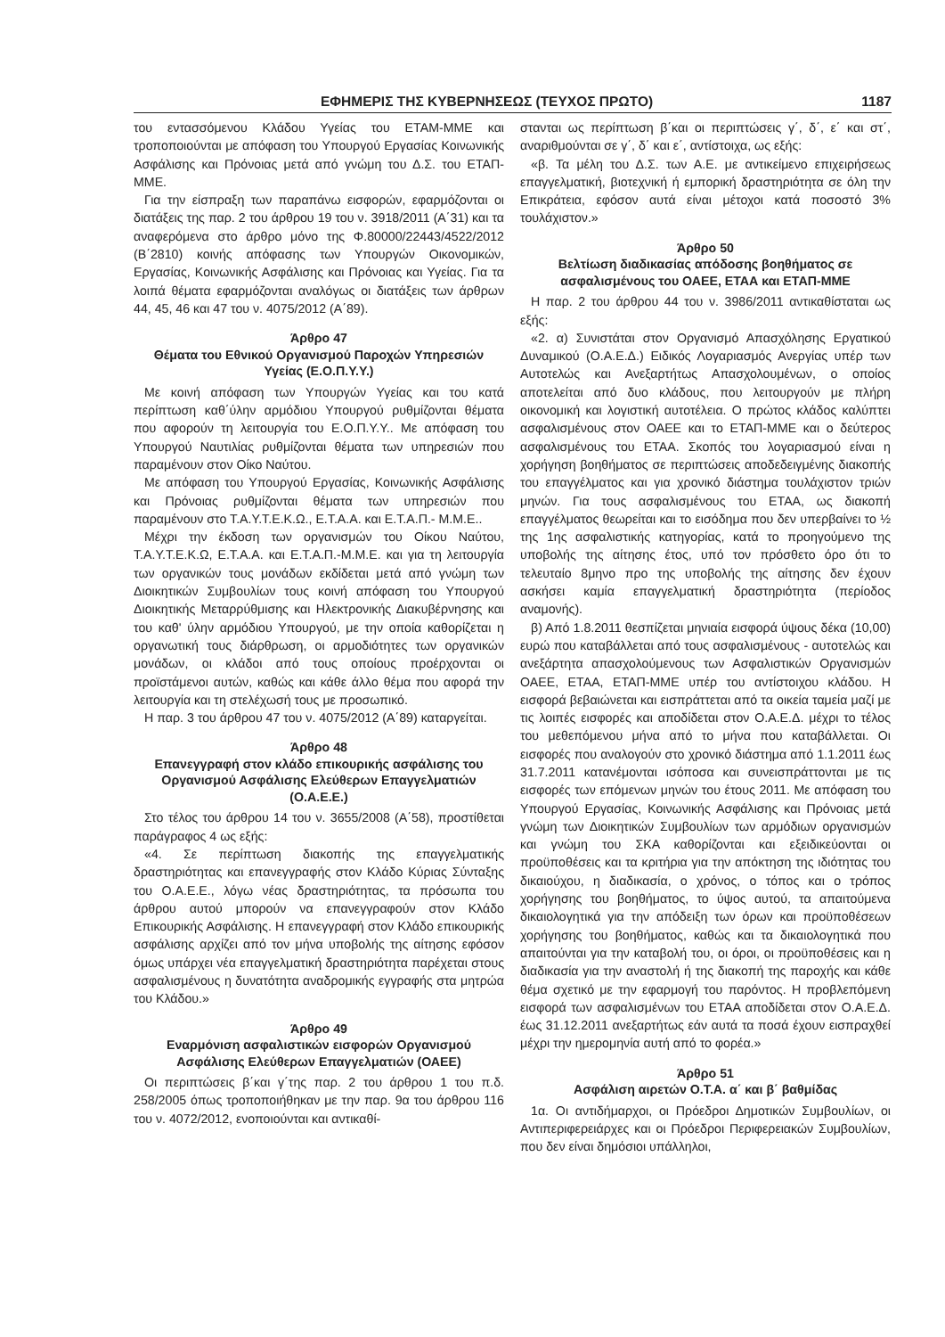ΕΦΗΜΕΡΙΣ ΤΗΣ ΚΥΒΕΡΝΗΣΕΩΣ (ΤΕΥΧΟΣ ΠΡΩΤΟ) 1187
του εντασσόμενου Κλάδου Υγείας του ΕΤΑΜ-ΜΜΕ και τροποποιούνται με απόφαση του Υπουργού Εργασίας Κοινωνικής Ασφάλισης και Πρόνοιας μετά από γνώμη του Δ.Σ. του ΕΤΑΠ-ΜΜΕ.
Για την είσπραξη των παραπάνω εισφορών, εφαρμόζονται οι διατάξεις της παρ. 2 του άρθρου 19 του ν. 3918/2011 (Α΄31) και τα αναφερόμενα στο άρθρο μόνο της Φ.80000/22443/4522/2012 (Β΄2810) κοινής απόφασης των Υπουργών Οικονομικών, Εργασίας, Κοινωνικής Ασφάλισης και Πρόνοιας και Υγείας. Για τα λοιπά θέματα εφαρμόζονται αναλόγως οι διατάξεις των άρθρων 44, 45, 46 και 47 του ν. 4075/2012 (Α΄89).
Άρθρο 47
Θέματα του Εθνικού Οργανισμού Παροχών Υπηρεσιών Υγείας (Ε.Ο.Π.Υ.Υ.)
Με κοινή απόφαση των Υπουργών Υγείας και του κατά περίπτωση καθ΄ύλην αρμόδιου Υπουργού ρυθμίζονται θέματα που αφορούν τη λειτουργία του Ε.Ο.Π.Υ.Υ.. Με απόφαση του Υπουργού Ναυτιλίας ρυθμίζονται θέματα των υπηρεσιών που παραμένουν στον Οίκο Ναύτου.
Με απόφαση του Υπουργού Εργασίας, Κοινωνικής Ασφάλισης και Πρόνοιας ρυθμίζονται θέματα των υπηρεσιών που παραμένουν στο Τ.Α.Υ.Τ.Ε.Κ.Ω., Ε.Τ.Α.Α. και Ε.Τ.Α.Π.- Μ.Μ.Ε..
Μέχρι την έκδοση των οργανισμών του Οίκου Ναύτου, Τ.Α.Υ.Τ.Ε.Κ.Ω, Ε.Τ.Α.Α. και Ε.Τ.Α.Π.-Μ.Μ.Ε. και για τη λειτουργία των οργανικών τους μονάδων εκδίδεται μετά από γνώμη των Διοικητικών Συμβουλίων τους κοινή απόφαση του Υπουργού Διοικητικής Μεταρρύθμισης και Ηλεκτρονικής Διακυβέρνησης και του καθ' ύλην αρμόδιου Υπουργού, με την οποία καθορίζεται η οργανωτική τους διάρθρωση, οι αρμοδιότητες των οργανικών μονάδων, οι κλάδοι από τους οποίους προέρχονται οι προϊστάμενοι αυτών, καθώς και κάθε άλλο θέμα που αφορά την λειτουργία και τη στελέχωσή τους με προσωπικό.
Η παρ. 3 του άρθρου 47 του ν. 4075/2012 (Α΄89) καταργείται.
Άρθρο 48
Επανεγγραφή στον κλάδο επικουρικής ασφάλισης του Οργανισμού Ασφάλισης Ελεύθερων Επαγγελματιών (Ο.Α.Ε.Ε.)
Στο τέλος του άρθρου 14 του ν. 3655/2008 (Α΄58), προστίθεται παράγραφος 4 ως εξής:
«4. Σε περίπτωση διακοπής της επαγγελματικής δραστηριότητας και επανεγγραφής στον Κλάδο Κύριας Σύνταξης του Ο.Α.Ε.Ε., λόγω νέας δραστηριότητας, τα πρόσωπα του άρθρου αυτού μπορούν να επανεγγραφούν στον Κλάδο Επικουρικής Ασφάλισης. Η επανεγγραφή στον Κλάδο επικουρικής ασφάλισης αρχίζει από τον μήνα υποβολής της αίτησης εφόσον όμως υπάρχει νέα επαγγελματική δραστηριότητα παρέχεται στους ασφαλισμένους η δυνατότητα αναδρομικής εγγραφής στα μητρώα του Κλάδου.»
Άρθρο 49
Εναρμόνιση ασφαλιστικών εισφορών Οργανισμού Ασφάλισης Ελεύθερων Επαγγελματιών (ΟΑΕΕ)
Οι περιπτώσεις β΄και γ΄της παρ. 2 του άρθρου 1 του π.δ. 258/2005 όπως τροποποιήθηκαν με την παρ. 9α του άρθρου 116 του ν. 4072/2012, ενοποιούνται και αντικαθί-
στανται ως περίπτωση β΄και οι περιπτώσεις γ΄, δ΄, ε΄ και στ΄, αναριθμούνται σε γ΄, δ΄ και ε΄, αντίστοιχα, ως εξής:
«β. Τα μέλη του Δ.Σ. των Α.Ε. με αντικείμενο επιχειρήσεως επαγγελματική, βιοτεχνική ή εμπορική δραστηριότητα σε όλη την Επικράτεια, εφόσον αυτά είναι μέτοχοι κατά ποσοστό 3% τουλάχιστον.»
Άρθρο 50
Βελτίωση διαδικασίας απόδοσης βοηθήματος σε ασφαλισμένους του ΟΑΕΕ, ΕΤΑΑ και ΕΤΑΠ-ΜΜΕ
Η παρ. 2 του άρθρου 44 του ν. 3986/2011 αντικαθίσταται ως εξής:
«2. α) Συνιστάται στον Οργανισμό Απασχόλησης Εργατικού Δυναμικού (Ο.Α.Ε.Δ.) Ειδικός Λογαριασμός Ανεργίας υπέρ των Αυτοτελώς και Ανεξαρτήτως Απασχολουμένων, ο οποίος αποτελείται από δυο κλάδους, που λειτουργούν με πλήρη οικονομική και λογιστική αυτοτέλεια. Ο πρώτος κλάδος καλύπτει ασφαλισμένους στον ΟΑΕΕ και το ΕΤΑΠ-ΜΜΕ και ο δεύτερος ασφαλισμένους του ΕΤΑΑ. Σκοπός του λογαριασμού είναι η χορήγηση βοηθήματος σε περιπτώσεις αποδεδειγμένης διακοπής του επαγγέλματος και για χρονικό διάστημα τουλάχιστον τριών μηνών. Για τους ασφαλισμένους του ΕΤΑΑ, ως διακοπή επαγγέλματος θεωρείται και το εισόδημα που δεν υπερβαίνει το ½ της 1ης ασφαλιστικής κατηγορίας, κατά το προηγούμενο της υποβολής της αίτησης έτος, υπό τον πρόσθετο όρο ότι το τελευταίο 8μηνο προ της υποβολής της αίτησης δεν έχουν ασκήσει καμία επαγγελματική δραστηριότητα (περίοδος αναμονής).
β) Από 1.8.2011 θεσπίζεται μηνιαία εισφορά ύψους δέκα (10,00) ευρώ που καταβάλλεται από τους ασφαλισμένους - αυτοτελώς και ανεξάρτητα απασχολούμενους των Ασφαλιστικών Οργανισμών ΟΑΕΕ, ΕΤΑΑ, ΕΤΑΠ-ΜΜΕ υπέρ του αντίστοιχου κλάδου. Η εισφορά βεβαιώνεται και εισπράττεται από τα οικεία ταμεία μαζί με τις λοιπές εισφορές και αποδίδεται στον Ο.Α.Ε.Δ. μέχρι το τέλος του μεθεπόμενου μήνα από το μήνα που καταβάλλεται. Οι εισφορές που αναλογούν στο χρονικό διάστημα από 1.1.2011 έως 31.7.2011 κατανέμονται ισόποσα και συνεισπράττονται με τις εισφορές των επόμενων μηνών του έτους 2011. Με απόφαση του Υπουργού Εργασίας, Κοινωνικής Ασφάλισης και Πρόνοιας μετά γνώμη των Διοικητικών Συμβουλίων των αρμόδιων οργανισμών και γνώμη του ΣΚΑ καθορίζονται και εξειδικεύονται οι προϋποθέσεις και τα κριτήρια για την απόκτηση της ιδιότητας του δικαιούχου, η διαδικασία, ο χρόνος, ο τόπος και ο τρόπος χορήγησης του βοηθήματος, το ύψος αυτού, τα απαιτούμενα δικαιολογητικά για την απόδειξη των όρων και προϋποθέσεων χορήγησης του βοηθήματος, καθώς και τα δικαιολογητικά που απαιτούνται για την καταβολή του, οι όροι, οι προϋποθέσεις και η διαδικασία για την αναστολή ή της διακοπή της παροχής και κάθε θέμα σχετικό με την εφαρμογή του παρόντος. Η προβλεπόμενη εισφορά των ασφαλισμένων του ΕΤΑΑ αποδίδεται στον Ο.Α.Ε.Δ. έως 31.12.2011 ανεξαρτήτως εάν αυτά τα ποσά έχουν εισπραχθεί μέχρι την ημερομηνία αυτή από το φορέα.»
Άρθρο 51
Ασφάλιση αιρετών Ο.Τ.Α. α΄ και β΄ βαθμίδας
1α. Οι αντιδήμαρχοι, οι Πρόεδροι Δημοτικών Συμβουλίων, οι Αντιπεριφερειάρχες και οι Πρόεδροι Περιφερειακών Συμβουλίων, που δεν είναι δημόσιοι υπάλληλοι,